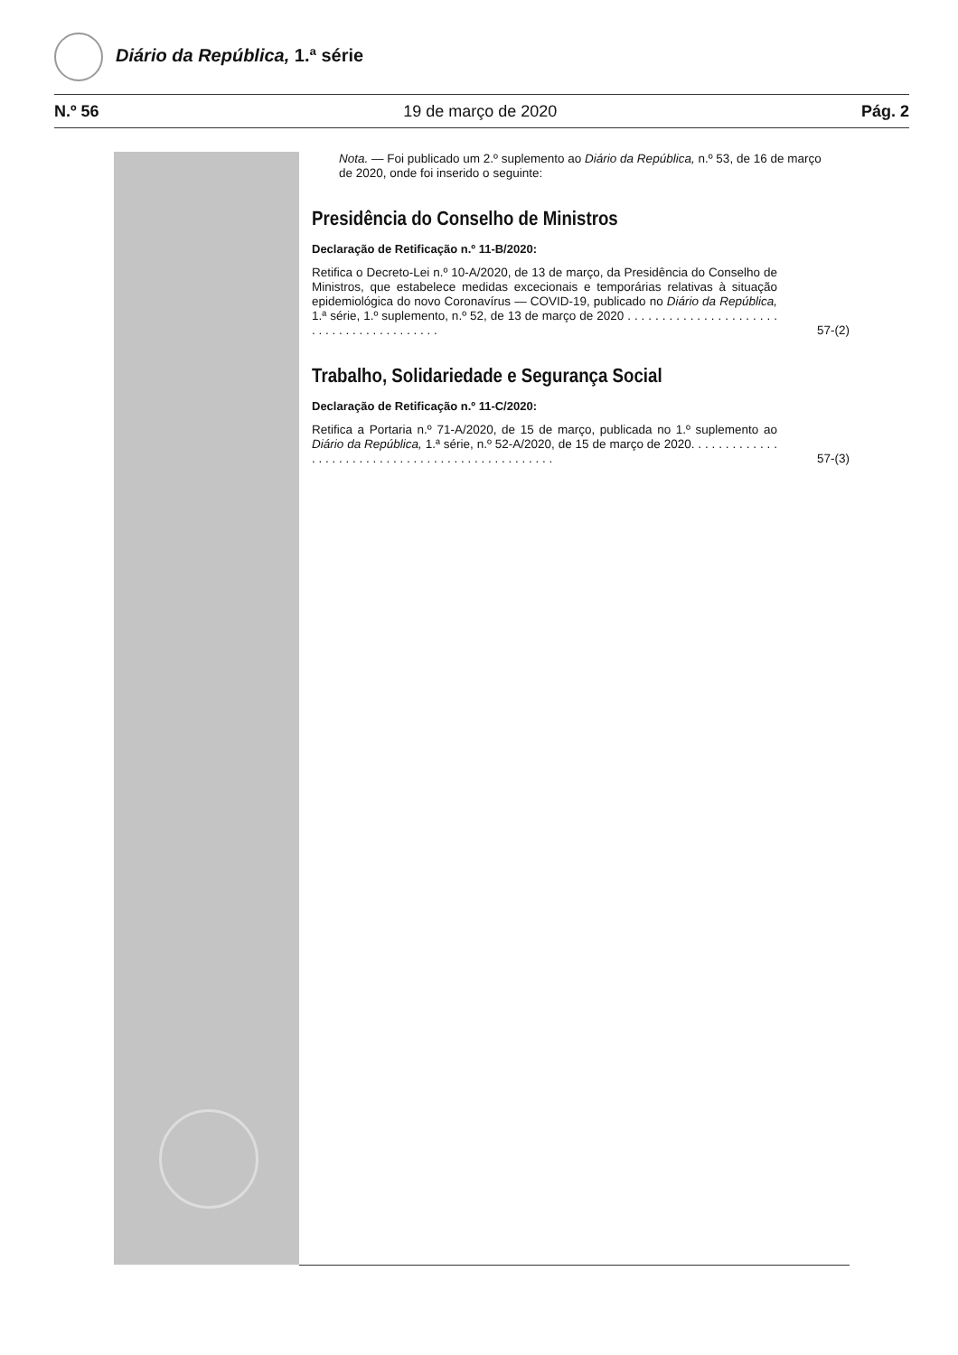Diário da República, 1.ª série
N.º 56 19 de março de 2020 Pág. 2
Nota. — Foi publicado um 2.º suplemento ao Diário da República, n.º 53, de 16 de março de 2020, onde foi inserido o seguinte:
Presidência do Conselho de Ministros
Declaração de Retificação n.º 11-B/2020:
Retifica o Decreto-Lei n.º 10-A/2020, de 13 de março, da Presidência do Conselho de Ministros, que estabelece medidas excecionais e temporárias relativas à situação epidemiológica do novo Coronavírus — COVID-19, publicado no Diário da República, 1.ª série, 1.º suplemento, n.º 52, de 13 de março de 2020 . . . . . . . . . . . . . . . . . . . . . . . . . . . . . . . . . . . . . . . . .
57-(2)
Trabalho, Solidariedade e Segurança Social
Declaração de Retificação n.º 11-C/2020:
Retifica a Portaria n.º 71-A/2020, de 15 de março, publicada no 1.º suplemento ao Diário da República, 1.ª série, n.º 52-A/2020, de 15 de março de 2020. . . . . . . . . . . . . . . . . . . . . . . . . . . . . . . . . . . . . . . . . . . . . . . . .
57-(3)